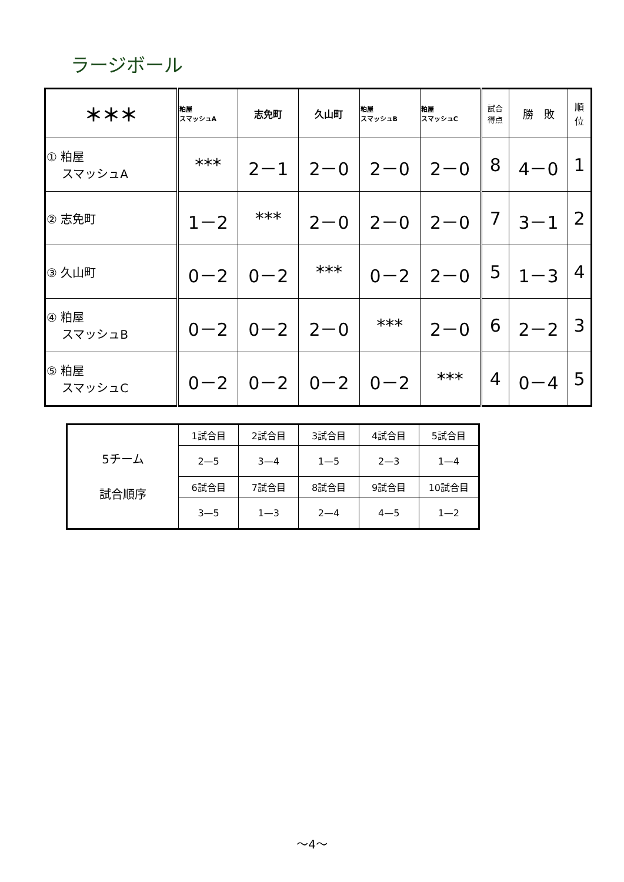ラージボール
| ＊＊＊ | 粕屋 スマッシュA | 志免町 | 久山町 | 粕屋 スマッシュB | 粕屋 スマッシュC | 試合 得点 | 勝 敗 | 順 位 |
| --- | --- | --- | --- | --- | --- | --- | --- | --- |
| ① 粕屋 スマッシュA | *** | 2－1 | 2－0 | 2－0 | 2－0 | 8 | 4－0 | 1 |
| ② 志免町 | 1－2 | *** | 2－0 | 2－0 | 2－0 | 7 | 3－1 | 2 |
| ③ 久山町 | 0－2 | 0－2 | *** | 0－2 | 2－0 | 5 | 1－3 | 4 |
| ④ 粕屋 スマッシュB | 0－2 | 0－2 | 2－0 | *** | 2－0 | 6 | 2－2 | 3 |
| ⑤ 粕屋 スマッシュC | 0－2 | 0－2 | 0－2 | 0－2 | *** | 4 | 0－4 | 5 |
| 5チーム 試合順序 | 1試合目 | 2試合目 | 3試合目 | 4試合目 | 5試合目 |
| | 2—5 | 3—4 | 1—5 | 2—3 | 1—4 |
| | 6試合目 | 7試合目 | 8試合目 | 9試合目 | 10試合目 |
| | 3—5 | 1—3 | 2—4 | 4—5 | 1—2 |
～4～